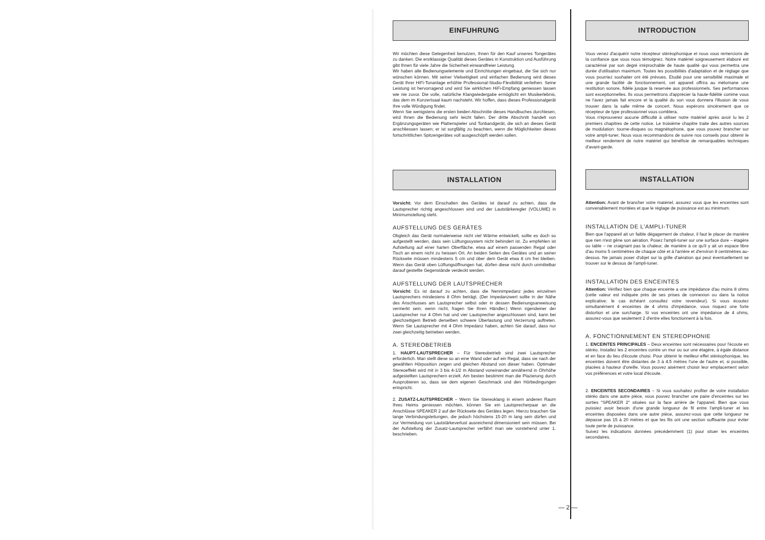EINFUHRUNG
Wir möchten diese Gelegenheit benutzen, Ihnen für den Kauf unseres Tongerätes zu danken. Die erstklassige Qualität dieses Gerätes in Konstruktion und Ausführung gibt Ihnen für viele Jahre die Sicherheit einwandfreier Leistung.
Wir haben alle Bedienungselemente und Einrichtungen eingebaut, die Sie sich nur wünschen können. Mit seiner Vielseitigkeit und einfachen Bedienung wird dieses Gerät Ihrer HiFi-Tonanlage erhöhte Professional-Studio-Flexibilität verleihen. Seine Leistung ist hervorragend und wird Sie wirklichen HiFi-Empfang geniessen lassen wie nie zuvor. Die volle, natürliche Klangwiedergabe ermöglicht ein Musikerlebnis, das dem im Konzertsaal kaum nachsteht. Wir hoffen, dass dieses Professionalgerät Ihre volle Würdigung findet.
Wenn Sie wenigstens die ersten beiden Abschnitte dieses Handbuches durchlesen, wird Ihnen die Bedienung sehr leicht fallen. Der dritte Abschnitt handelt von Ergänzungsgeräten wie Plattenspieler und Tonbandgerät, die sich an dieses Gerät anschliessen lassen; er ist sorgfältig zu beachten, wenn die Möglichkeiten dieses fortschrittlichen Spitzengerätes voll ausgeschöpft werden sollen.
INSTALLATION
Vorsicht: Vor dem Einschalten des Gerätes ist darauf zu achten, dass die Lautsprecher richtig angeschlossen sind und der Lautstärkeregler (VOLUME) in Minimumstellung steht.
AUFSTELLUNG DES GERÄTES
Obgleich das Gerät normalerweise nicht viel Wärme entwickelt, sollte es doch so aufgestellt werden, dass sein Lüftungssystem nicht behindert ist. Zu empfehlen ist Aufstellung auf einer harten Oberfläche, etwa auf einem passenden Regal oder Tisch an einem nicht zu heissen Ort. An beiden Seiten des Gerätes und an seiner Rückseite müssen mindestens 5 cm und über dem Gerät etwa 8 cm frei bleiben. Wenn das Gerät oben Lüftungsöffnungen hat, dürfen diese nicht durch unmittelbar darauf gestellte Gegenstände verdeckt werden.
AUFSTELLUNG DER LAUTSPRECHER
Vorsicht: Es ist darauf zu achten, dass die Nennimpedanz jedes einzelnen Lautsprechers mindestens 8 Ohm beträgt. (Der Impedanzwert sollte in der Nähe des Anschlusses am Lautsprecher selbst oder in dessen Bedienungsanweisung vermerkt sein; wenn nicht, fragen Sie Ihren Händler.) Wenn irgendeiner der Lautsprecher nur 4 Ohm hat und vier Lautsprecher angeschlossen sind, kann bei gleichzeitigem Betrieb derselben schwere Überlastung und Verzerrung auftreten. Wenn Sie Lautsprecher mit 4 Ohm Impedanz haben, achten Sie darauf, dass nur zwei gleichzeitig betrieben werden.
A. STEREOBETRIEB
1. HAUPT-LAUTSPRECHER – Für Stereobetrieb sind zwei Lautsprecher erforderlich. Man stellt diese so an eine Wand oder auf ein Regal, dass sie nach der gewählten Hörposition zeigen und gleichen Abstand von dieser haben. Optimaler Stereoeffekt wird mit in 3 bis 4-1/2 m Abstand voneinander annähernd in Ohrhöhe aufgestellten Lautsprechern erzielt. Am besten bestimmt man die Plazierung durch Ausprobieren so, dass sie dem eigenen Geschmack und den Hörbedingungen entspricht.
2. ZUSATZ-LAUTSPRECHER – Wenn Sie Stereoklang in einem anderen Raum Ihres Heims geniessen möchten, können Sie ein Lautsprecherpaar an die Anschlüsse SPEAKER 2 auf der Rückseite des Gerätes legen. Hierzu brauchen Sie lange Verbindungsleitungen, die jedoch höchstens 15-20 m lang sein dürfen und zur Vermeidung von Lautstärkeverlust ausreichend dimensioniert sein müssen. Bei der Aufstellung der Zusatz-Lautsprecher verfährt man wie vorstehend unter 1. beschrieben.
INTRODUCTION
Vous venez d'acquérir notre récepteur stéréophonique et nous vous remercions de la confiance que vous nous témoignez. Notre matériel soigneusement élaboré est caractérisé par son degré irréprochable de haute qualité qui vous permettra une durée d'utilisation maximum. Toutes les possibilités d'adaptation et de réglage que vous pourriez souhaiter ont été prévues. Etudié pour une sensibilité maximale et une grande facilité de fonctionnement, cet appareil offrira au mélomane une restitution sonore, fidèle jusque là reservée aux professionnels. Ses performances sont exceptionnelles. Ils vous permettrons d'apprécier la haute-fidélité comme vous ne l'avez jamais fait encore et la qualité du son vous donnera l'illusion de vous trouver dans la salle même de concert. Nous espérons sincèrement que ce récepteur de type professionnel vous comblera.
Vous n'éprouverez aucune difficulté à utiliser notre matériel après avoir lu les 2 premiers chapitres de cette notice. Le troisième chapitre traite des autres sources de modulation: tourne-disques ou magnétophone, que vous pouvez brancher sur votre ampli-tuner. Nous vous recommandons de suivre nos conseils pour obtenir le meilleur rendement de notre matériel qui bénéficie de remarquables techniques d'avant-garde.
INSTALLATION
Attention: Avant de brancher votre matériel, assurez vous que les enceintes sont convenablement montées et que le réglage de puissance est au minimum.
INSTALLATION DE L'AMPLI-TUNER
Bien que l'appareil ait un faible dégagement de chaleur, il faut le placer de manière que rien n'est gêne son aération. Posez l'ampli-tuner sur une surface dure – étagère ou table – ne craignant pas la chaleur, de manière à ce qu'il y ait un espace libre d'au moins 5 centimètres de chaque côté et à l'arrière et d'environ 8 centimètres au-dessus. Ne jamais poser d'objet sur la grille d'aération qui peut éventuellement se trouver sur le dessus de l'ampli-tuner.
INSTALLATION DES ENCEINTES
Attention: Vérifiez bien que chaque enceinte a une impèdance d'au moins 8 ohms (cette valeur est indiquée près de ses prises de connexion ou dans la notice explicative; le cas échéant consultez votre revendeur). Si vous écoutez simultanément 4 enceintes de 4 ohms d'impédance, vous risquez une forte distortion et une surcharge. Si vos enceintes ont une impédance de 4 ohms, assurez-vous que seulement 2 d'entre elles fonctionnent à la fois.
A. FONCTIONNEMENT EN STEREOPHONIE
1. ENCEINTES PRINCIPALES – Deux enceintes sont nécessaires pour l'écoute en stéréo. Installez les 2 enceintes contre un mur ou sur une étagère, à égale distance et en face du lieu d'écoute choisi. Pour obtenir le meilleur effet stéréophonique, les enceintes doivent être distantes de 3 à 4.5 mètres l'une de l'autre et, si possible, placées à hauteur d'oreille. Vous pouvez aisément choisir leur emplacement selon vos préférences et votre local d'écoute.
2. ENCEINTES SECONDAIRES – Si vous souhaitez profiter de votre installation stéréo dans une autre pièce, vous pouvez brancher une paire d'enceintes sur les sorties "SPEAKER 2" situées sur la face arrière de l'appareil. Bien que vous puissiez avoir besoin d'une grande longueur de fil entre l'ampli-tuner et les enceintes disposées dans une autre pièce, assurez-vous que cette longueur ne dépasse pas 15 à 20 mètres et que les fils ont une section suffisante pour éviter toute perte de puissance.
Suivez les indications données précédemment (1) pour situer les enceintes secondaires.
— 2 —